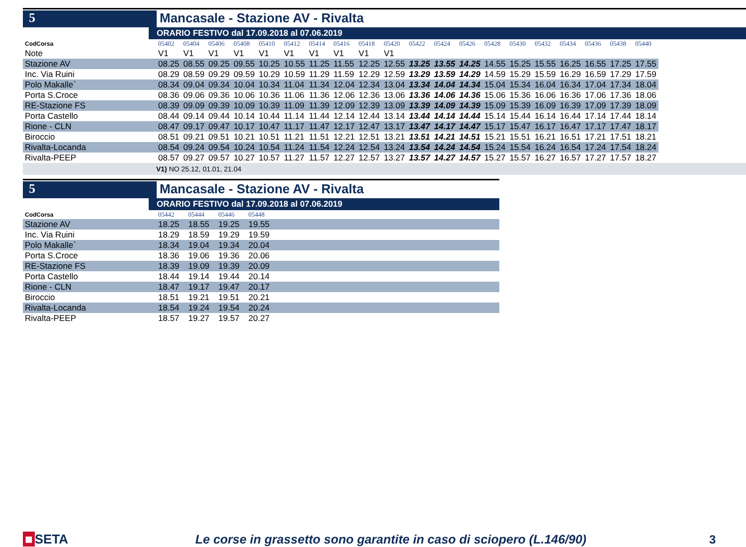5 Mancasale - Stazione AV - Rivalta
ORARIO FESTIVO dal 17.09.2018 al 07.06.2019
| CodCorsa | 05402 | 05404 | 05406 | 05408 | 05410 | 05412 | 05414 | 05416 | 05418 | 05420 | 05422 | 05424 | 05426 | 05428 | 05430 | 05432 | 05434 | 05436 | 05438 | 05440 |
| Note | V1 | V1 | V1 | V1 | V1 | V1 | V1 | V1 | V1 | V1 | | | | | | | | | | |
| Stazione AV | 08.25 | 08.55 | 09.25 | 09.55 | 10.25 | 10.55 | 11.25 | 11.55 | 12.25 | 12.55 | 13.25 | 13.55 | 14.25 | 14.55 | 15.25 | 15.55 | 16.25 | 16.55 | 17.25 | 17.55 |
| Inc. Via Ruini | 08.29 | 08.59 | 09.29 | 09.59 | 10.29 | 10.59 | 11.29 | 11.59 | 12.29 | 12.59 | 13.29 | 13.59 | 14.29 | 14.59 | 15.29 | 15.59 | 16.29 | 16.59 | 17.29 | 17.59 |
| Polo Makalle` | 08.34 | 09.04 | 09.34 | 10.04 | 10.34 | 11.04 | 11.34 | 12.04 | 12.34 | 13.04 | 13.34 | 14.04 | 14.34 | 15.04 | 15.34 | 16.04 | 16.34 | 17.04 | 17.34 | 18.04 |
| Porta S.Croce | 08.36 | 09.06 | 09.36 | 10.06 | 10.36 | 11.06 | 11.36 | 12.06 | 12.36 | 13.06 | 13.36 | 14.06 | 14.36 | 15.06 | 15.36 | 16.06 | 16.36 | 17.06 | 17.36 | 18.06 |
| RE-Stazione FS | 08.39 | 09.09 | 09.39 | 10.09 | 10.39 | 11.09 | 11.39 | 12.09 | 12.39 | 13.09 | 13.39 | 14.09 | 14.39 | 15.09 | 15.39 | 16.09 | 16.39 | 17.09 | 17.39 | 18.09 |
| Porta Castello | 08.44 | 09.14 | 09.44 | 10.14 | 10.44 | 11.14 | 11.44 | 12.14 | 12.44 | 13.14 | 13.44 | 14.14 | 14.44 | 15.14 | 15.44 | 16.14 | 16.44 | 17.14 | 17.44 | 18.14 |
| Rione - CLN | 08.47 | 09.17 | 09.47 | 10.17 | 10.47 | 11.17 | 11.47 | 12.17 | 12.47 | 13.17 | 13.47 | 14.17 | 14.47 | 15.17 | 15.47 | 16.17 | 16.47 | 17.17 | 17.47 | 18.17 |
| Biroccio | 08.51 | 09.21 | 09.51 | 10.21 | 10.51 | 11.21 | 11.51 | 12.21 | 12.51 | 13.21 | 13.51 | 14.21 | 14.51 | 15.21 | 15.51 | 16.21 | 16.51 | 17.21 | 17.51 | 18.21 |
| Rivalta-Locanda | 08.54 | 09.24 | 09.54 | 10.24 | 10.54 | 11.24 | 11.54 | 12.24 | 12.54 | 13.24 | 13.54 | 14.24 | 14.54 | 15.24 | 15.54 | 16.24 | 16.54 | 17.24 | 17.54 | 18.24 |
| Rivalta-PEEP | 08.57 | 09.27 | 09.57 | 10.27 | 10.57 | 11.27 | 11.57 | 12.27 | 12.57 | 13.27 | 13.57 | 14.27 | 14.57 | 15.27 | 15.57 | 16.27 | 16.57 | 17.27 | 17.57 | 18.27 |
V1) NO 25.12, 01.01, 21.04
5 Mancasale - Stazione AV - Rivalta
ORARIO FESTIVO dal 17.09.2018 al 07.06.2019
| CodCorsa | 05442 | 05444 | 05446 | 05448 | |
| Stazione AV | 18.25 | 18.55 | 19.25 | 19.55 | |
| Inc. Via Ruini | 18.29 | 18.59 | 19.29 | 19.59 | |
| Polo Makalle` | 18.34 | 19.04 | 19.34 | 20.04 | |
| Porta S.Croce | 18.36 | 19.06 | 19.36 | 20.06 | |
| RE-Stazione FS | 18.39 | 19.09 | 19.39 | 20.09 | |
| Porta Castello | 18.44 | 19.14 | 19.44 | 20.14 | |
| Rione - CLN | 18.47 | 19.17 | 19.47 | 20.17 | |
| Biroccio | 18.51 | 19.21 | 19.51 | 20.21 | |
| Rivalta-Locanda | 18.54 | 19.24 | 19.54 | 20.24 | |
| Rivalta-PEEP | 18.57 | 19.27 | 19.57 | 20.27 | |
■ SETA
Le corse in grassetto sono garantite in caso di sciopero (L.146/90)
3